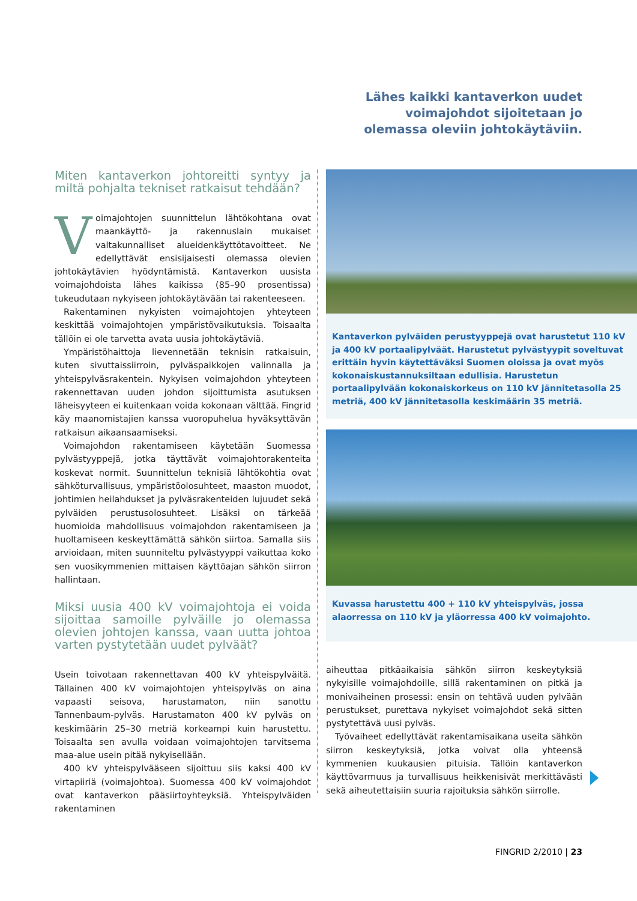Lähes kaikki kantaverkon uudet voimajohdot sijoitetaan jo olemassa oleviin johtokäytäviin.
Miten kantaverkon johtoreitti syntyy ja miltä pohjalta tekniset ratkaisut tehdään?
Voimajohtojen suunnittelun lähtökohtana ovat maankäyttö- ja rakennuslain mukaiset valtakunnalliset alueidenkäyttötavoitteet. Ne edellyttävät ensisijaisesti olemassa olevien johtokäytävien hyödyntämistä. Kantaverkon uusista voimajohdoista lähes kaikissa (85–90 prosentissa) tukeudutaan nykyiseen johtokäytävään tai rakenteeseen.
Rakentaminen nykyisten voimajohtojen yhteyteen keskittää voimajohtojen ympäristövaikutuksia. Toisaalta tällöin ei ole tarvetta avata uusia johtokäytäviä.
Ympäristöhaittoja lievennetään teknisin ratkaisuin, kuten sivuttaissiirroin, pylväspaikkojen valinnalla ja yhteispylväsrakentein. Nykyisen voimajohdon yhteyteen rakennettavan uuden johdon sijoittumista asutuksen läheisyyteen ei kuitenkaan voida kokonaan välttää. Fingrid käy maanomistajien kanssa vuoropuhelua hyväksyttävän ratkaisun aikaansaamiseksi.
Voimajohdon rakentamiseen käytetään Suomessa pylvästyyppejä, jotka täyttävät voimajohtorakenteita koskevat normit. Suunnittelun teknisiä lähtökohtia ovat sähköturvallisuus, ympäristöolosuhteet, maaston muodot, johtimien heilahdukset ja pylväsrakenteiden lujuudet sekä pylväiden perustusolosuhteet. Lisäksi on tärkeää huomioida mahdollisuus voimajohdon rakentamiseen ja huoltamiseen keskeyttämättä sähkön siirtoa. Samalla siis arvioidaan, miten suunniteltu pylvästyyppi vaikuttaa koko sen vuosikymmenien mittaisen käyttöajan sähkön siirron hallintaan.
Miksi uusia 400 kV voimajohtoja ei voida sijoittaa samoille pylväille jo olemassa olevien johtojen kanssa, vaan uutta johtoa varten pystytetään uudet pylväät?
Usein toivotaan rakennettavan 400 kV yhteispylväitä. Tällainen 400 kV voimajohtojen yhteispylväs on aina vapaasti seisova, harustamaton, niin sanottu Tannenbaum-pylväs. Harustamaton 400 kV pylväs on keskimäärin 25–30 metriä korkeampi kuin harustettu. Toisaalta sen avulla voidaan voimajohtojen tarvitsema maa-alue usein pitää nykyisellään.
400 kV yhteispylvääseen sijoittuu siis kaksi 400 kV virtapiiriä (voimajohtoa). Suomessa 400 kV voimajohdot ovat kantaverkon pääsiirtoyhteyksiä. Yhteispylväiden rakentaminen
Kantaverkon pylväiden perustyyppejä ovat harustetut 110 kV ja 400 kV portaalipylväät. Harustetut pylvästyypit soveltuvat erittäin hyvin käytettäväksi Suomen oloissa ja ovat myös kokonaiskustannuksiltaan edullisia. Harustetun portaalipylvään kokonaiskorkeus on 110 kV jännitetasolla 25 metriä, 400 kV jännitetasolla keskimäärin 35 metriä.
Kuvassa harustettu 400 + 110 kV yhteispylväs, jossa alaorressa on 110 kV ja yläorressa 400 kV voimajohto.
aiheuttaa pitkäaikaisia sähkön siirron keskeytyksiä nykyisille voimajohdoille, sillä rakentaminen on pitkä ja monivaiheinen prosessi: ensin on tehtävä uuden pylvään perustukset, purettava nykyiset voimajohdot sekä sitten pystytettävä uusi pylväs.
Työvaiheet edellyttävät rakentamisaikana useita sähkön siirron keskeytyksiä, jotka voivat olla yhteensä kymmenien kuukausien pituisia. Tällöin kantaverkon käyttövarmuus ja turvallisuus heikkenisivät merkittävästi sekä aiheutettaisiin suuria rajoituksia sähkön siirrolle.
FINGRID 2/2010 | 23